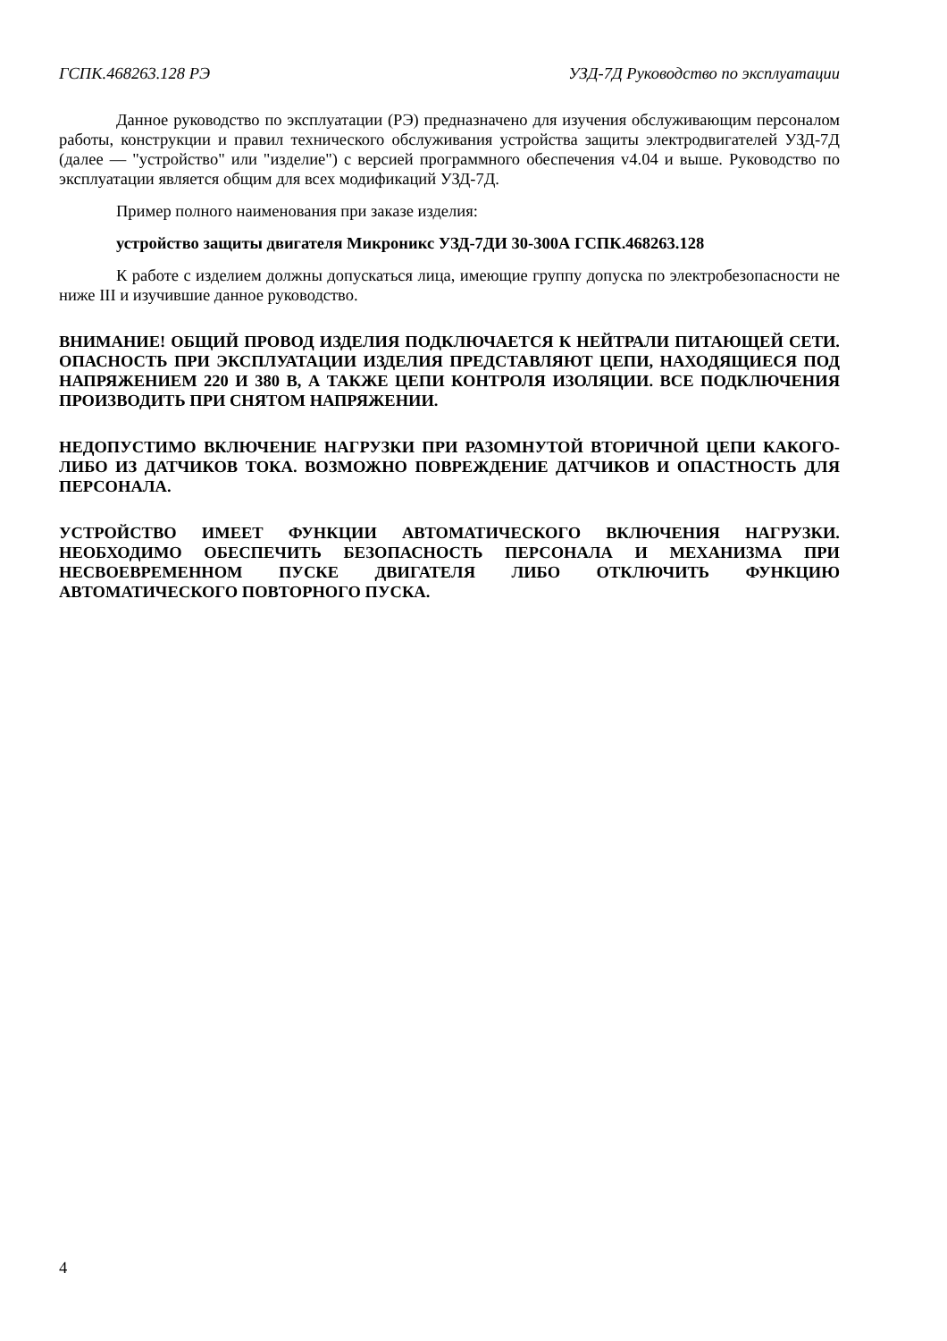ГСПК.468263.128 РЭ УЗД-7Д Руководство по эксплуатации
Данное руководство по эксплуатации (РЭ) предназначено для изучения обслуживающим персоналом работы, конструкции и правил технического обслуживания устройства защиты электродвигателей УЗД-7Д (далее — "устройство" или "изделие") с версией программного обеспечения v4.04 и выше. Руководство по эксплуатации является общим для всех модификаций УЗД-7Д.
Пример полного наименования при заказе изделия:
устройство защиты двигателя Микроникс УЗД-7ДИ 30-300А ГСПК.468263.128
К работе с изделием должны допускаться лица, имеющие группу допуска по электробезопасности не ниже III и изучившие данное руководство.
ВНИМАНИЕ! ОБЩИЙ ПРОВОД ИЗДЕЛИЯ ПОДКЛЮЧАЕТСЯ К НЕЙТРАЛИ ПИТАЮЩЕЙ СЕТИ. ОПАСНОСТЬ ПРИ ЭКСПЛУАТАЦИИ ИЗДЕЛИЯ ПРЕДСТАВЛЯЮТ ЦЕПИ, НАХОДЯЩИЕСЯ ПОД НАПРЯЖЕНИЕМ 220 И 380 В, А ТАКЖЕ ЦЕПИ КОНТРОЛЯ ИЗОЛЯЦИИ. ВСЕ ПОДКЛЮЧЕНИЯ ПРОИЗВОДИТЬ ПРИ СНЯТОМ НАПРЯЖЕНИИ.
НЕДОПУСТИМО ВКЛЮЧЕНИЕ НАГРУЗКИ ПРИ РАЗОМНУТОЙ ВТОРИЧНОЙ ЦЕПИ КАКОГО-ЛИБО ИЗ ДАТЧИКОВ ТОКА. ВОЗМОЖНО ПОВРЕЖДЕНИЕ ДАТЧИКОВ И ОПАСТНОСТЬ ДЛЯ ПЕРСОНАЛА.
УСТРОЙСТВО ИМЕЕТ ФУНКЦИИ АВТОМАТИЧЕСКОГО ВКЛЮЧЕНИЯ НАГРУЗКИ. НЕОБХОДИМО ОБЕСПЕЧИТЬ БЕЗОПАСНОСТЬ ПЕРСОНАЛА И МЕХАНИЗМА ПРИ НЕСВОЕВРЕМЕННОМ ПУСКЕ ДВИГАТЕЛЯ ЛИБО ОТКЛЮЧИТЬ ФУНКЦИЮ АВТОМАТИЧЕСКОГО ПОВТОРНОГО ПУСКА.
4